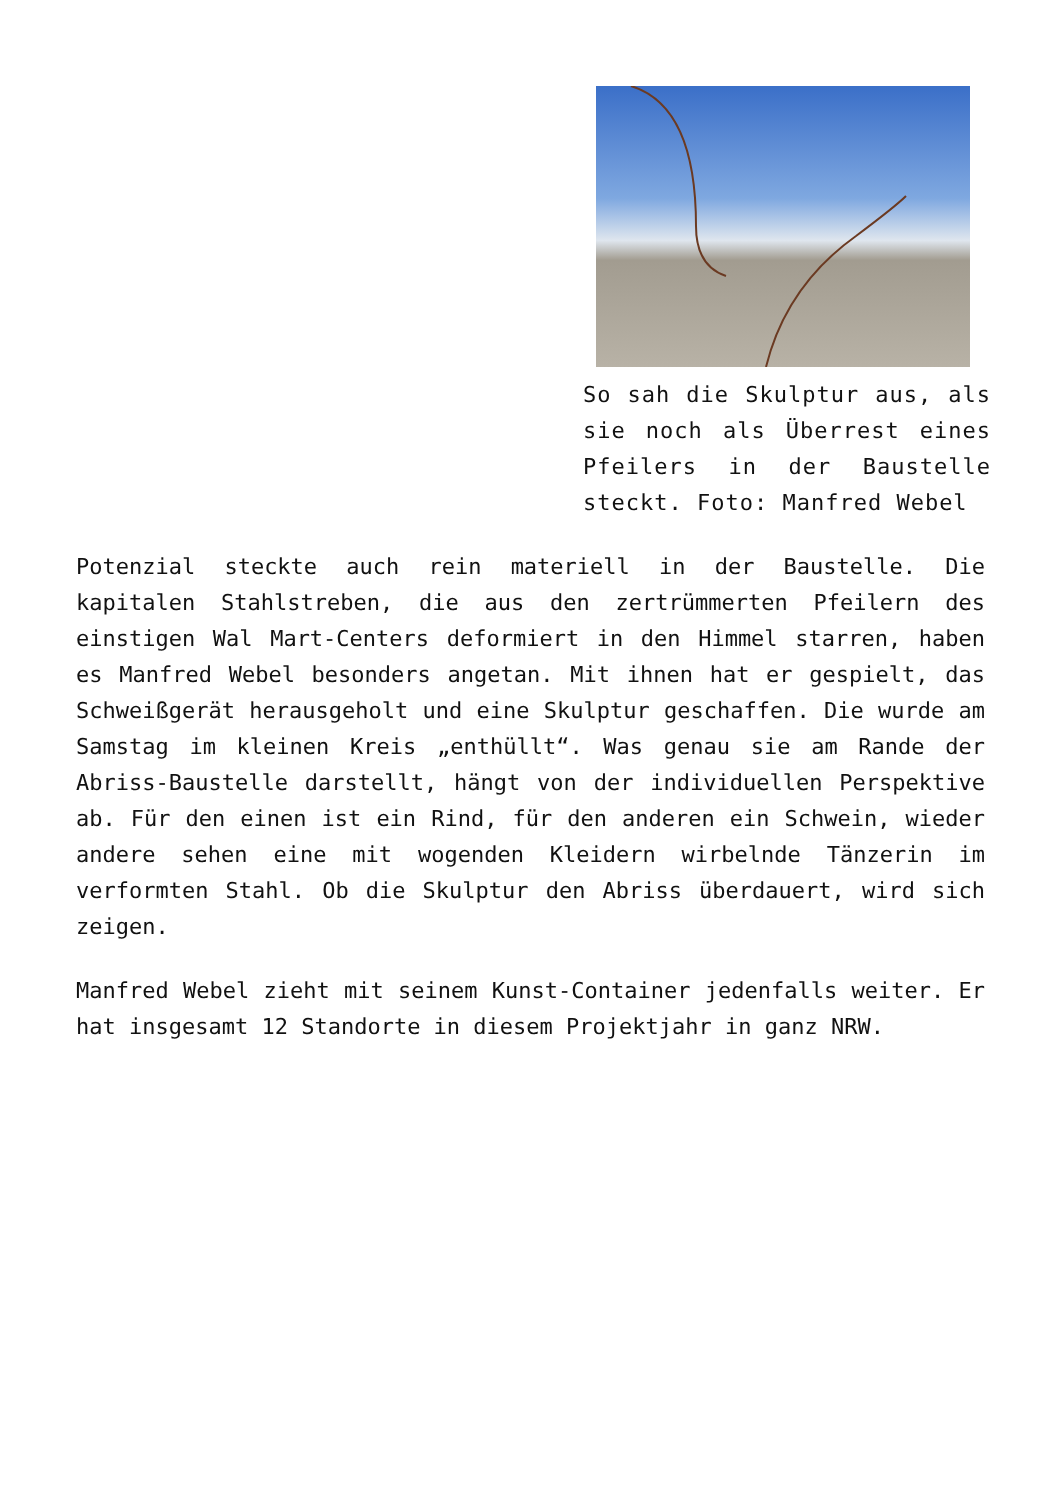So sah die Skulptur aus, als sie noch als Überrest eines Pfeilers in der Baustelle steckt. Foto: Manfred Webel
Potenzial steckte auch rein materiell in der Baustelle. Die kapitalen Stahlstreben, die aus den zertrümmerten Pfeilern des einstigen Wal Mart-Centers deformiert in den Himmel starren, haben es Manfred Webel besonders angetan. Mit ihnen hat er gespielt, das Schweißgerät herausgeholt und eine Skulptur geschaffen. Die wurde am Samstag im kleinen Kreis „enthüllt“. Was genau sie am Rande der Abriss-Baustelle darstellt, hängt von der individuellen Perspektive ab. Für den einen ist ein Rind, für den anderen ein Schwein, wieder andere sehen eine mit wogenden Kleidern wirbelnde Tänzerin im verformten Stahl. Ob die Skulptur den Abriss überdauert, wird sich zeigen.
Manfred Webel zieht mit seinem Kunst-Container jedenfalls weiter. Er hat insgesamt 12 Standorte in diesem Projektjahr in ganz NRW.